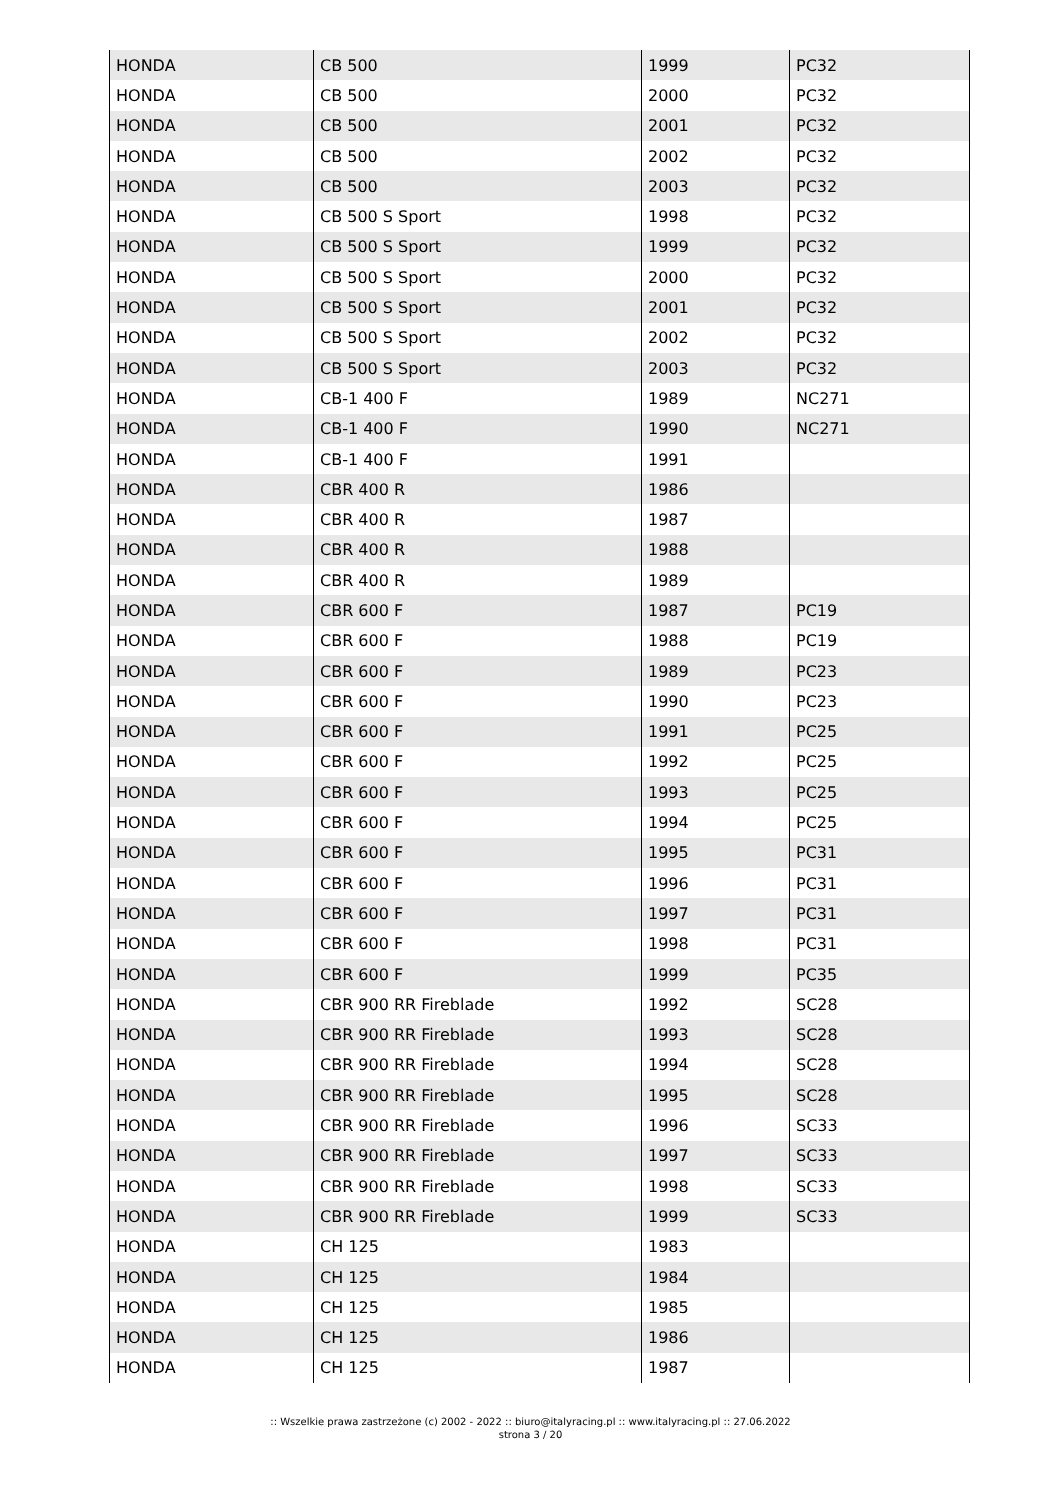| HONDA | CB 500 | 1999 | PC32 |
| HONDA | CB 500 | 2000 | PC32 |
| HONDA | CB 500 | 2001 | PC32 |
| HONDA | CB 500 | 2002 | PC32 |
| HONDA | CB 500 | 2003 | PC32 |
| HONDA | CB 500 S Sport | 1998 | PC32 |
| HONDA | CB 500 S Sport | 1999 | PC32 |
| HONDA | CB 500 S Sport | 2000 | PC32 |
| HONDA | CB 500 S Sport | 2001 | PC32 |
| HONDA | CB 500 S Sport | 2002 | PC32 |
| HONDA | CB 500 S Sport | 2003 | PC32 |
| HONDA | CB-1 400 F | 1989 | NC271 |
| HONDA | CB-1 400 F | 1990 | NC271 |
| HONDA | CB-1 400 F | 1991 | |
| HONDA | CBR 400 R | 1986 | |
| HONDA | CBR 400 R | 1987 | |
| HONDA | CBR 400 R | 1988 | |
| HONDA | CBR 400 R | 1989 | |
| HONDA | CBR 600 F | 1987 | PC19 |
| HONDA | CBR 600 F | 1988 | PC19 |
| HONDA | CBR 600 F | 1989 | PC23 |
| HONDA | CBR 600 F | 1990 | PC23 |
| HONDA | CBR 600 F | 1991 | PC25 |
| HONDA | CBR 600 F | 1992 | PC25 |
| HONDA | CBR 600 F | 1993 | PC25 |
| HONDA | CBR 600 F | 1994 | PC25 |
| HONDA | CBR 600 F | 1995 | PC31 |
| HONDA | CBR 600 F | 1996 | PC31 |
| HONDA | CBR 600 F | 1997 | PC31 |
| HONDA | CBR 600 F | 1998 | PC31 |
| HONDA | CBR 600 F | 1999 | PC35 |
| HONDA | CBR 900 RR Fireblade | 1992 | SC28 |
| HONDA | CBR 900 RR Fireblade | 1993 | SC28 |
| HONDA | CBR 900 RR Fireblade | 1994 | SC28 |
| HONDA | CBR 900 RR Fireblade | 1995 | SC28 |
| HONDA | CBR 900 RR Fireblade | 1996 | SC33 |
| HONDA | CBR 900 RR Fireblade | 1997 | SC33 |
| HONDA | CBR 900 RR Fireblade | 1998 | SC33 |
| HONDA | CBR 900 RR Fireblade | 1999 | SC33 |
| HONDA | CH 125 | 1983 | |
| HONDA | CH 125 | 1984 | |
| HONDA | CH 125 | 1985 | |
| HONDA | CH 125 | 1986 | |
| HONDA | CH 125 | 1987 | |
:: Wszelkie prawa zastrzeżone (c) 2002 - 2022 :: biuro@italyracing.pl :: www.italyracing.pl :: 27.06.2022
strona 3 / 20